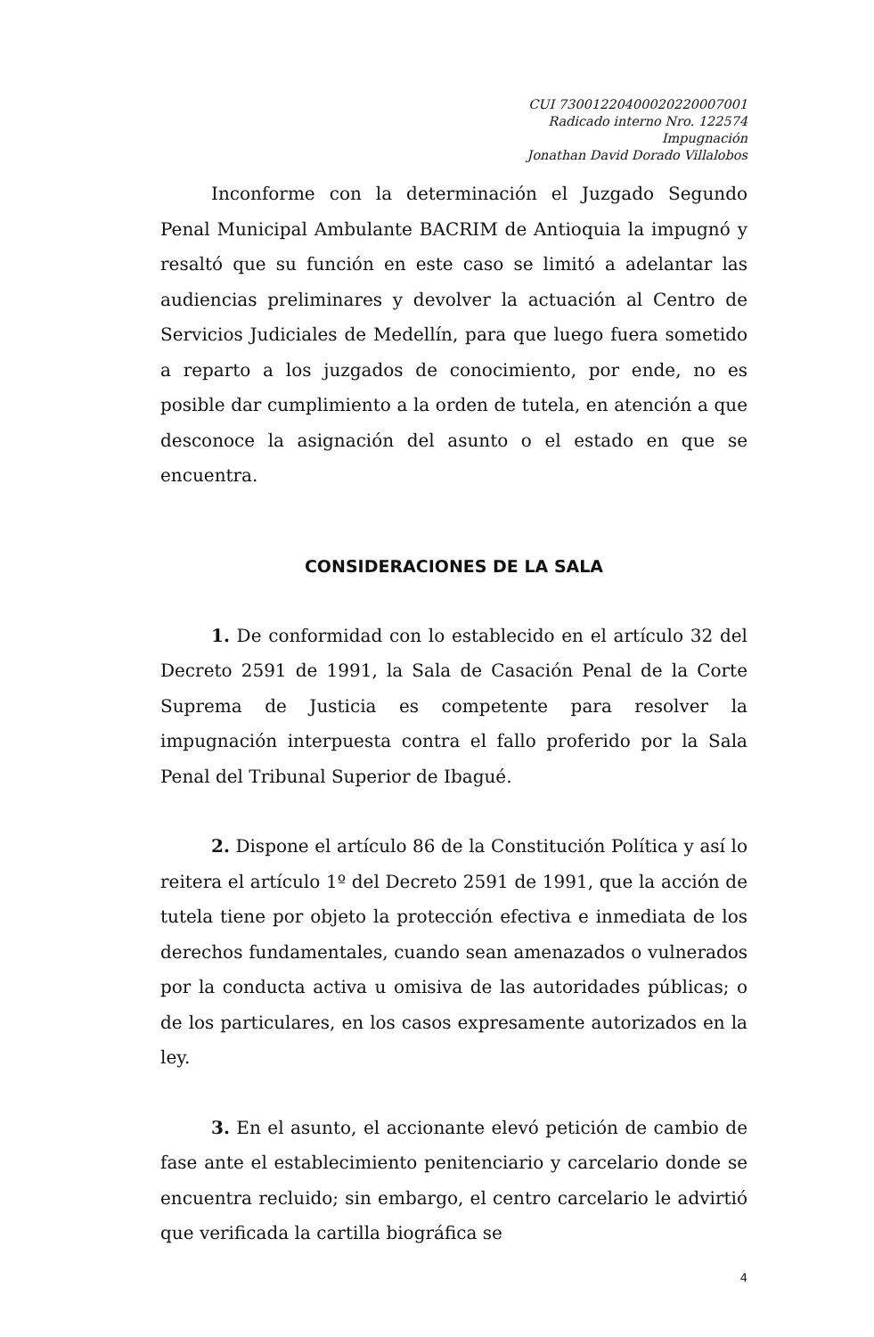CUI 73001220400020220007001
Radicado interno Nro. 122574
Impugnación
Jonathan David Dorado Villalobos
Inconforme con la determinación el Juzgado Segundo Penal Municipal Ambulante BACRIM de Antioquia la impugnó y resaltó que su función en este caso se limitó a adelantar las audiencias preliminares y devolver la actuación al Centro de Servicios Judiciales de Medellín, para que luego fuera sometido a reparto a los juzgados de conocimiento, por ende, no es posible dar cumplimiento a la orden de tutela, en atención a que desconoce la asignación del asunto o el estado en que se encuentra.
CONSIDERACIONES DE LA SALA
1. De conformidad con lo establecido en el artículo 32 del Decreto 2591 de 1991, la Sala de Casación Penal de la Corte Suprema de Justicia es competente para resolver la impugnación interpuesta contra el fallo proferido por la Sala Penal del Tribunal Superior de Ibagué.
2. Dispone el artículo 86 de la Constitución Política y así lo reitera el artículo 1º del Decreto 2591 de 1991, que la acción de tutela tiene por objeto la protección efectiva e inmediata de los derechos fundamentales, cuando sean amenazados o vulnerados por la conducta activa u omisiva de las autoridades públicas; o de los particulares, en los casos expresamente autorizados en la ley.
3. En el asunto, el accionante elevó petición de cambio de fase ante el establecimiento penitenciario y carcelario donde se encuentra recluido; sin embargo, el centro carcelario le advirtió que verificada la cartilla biográfica se
4